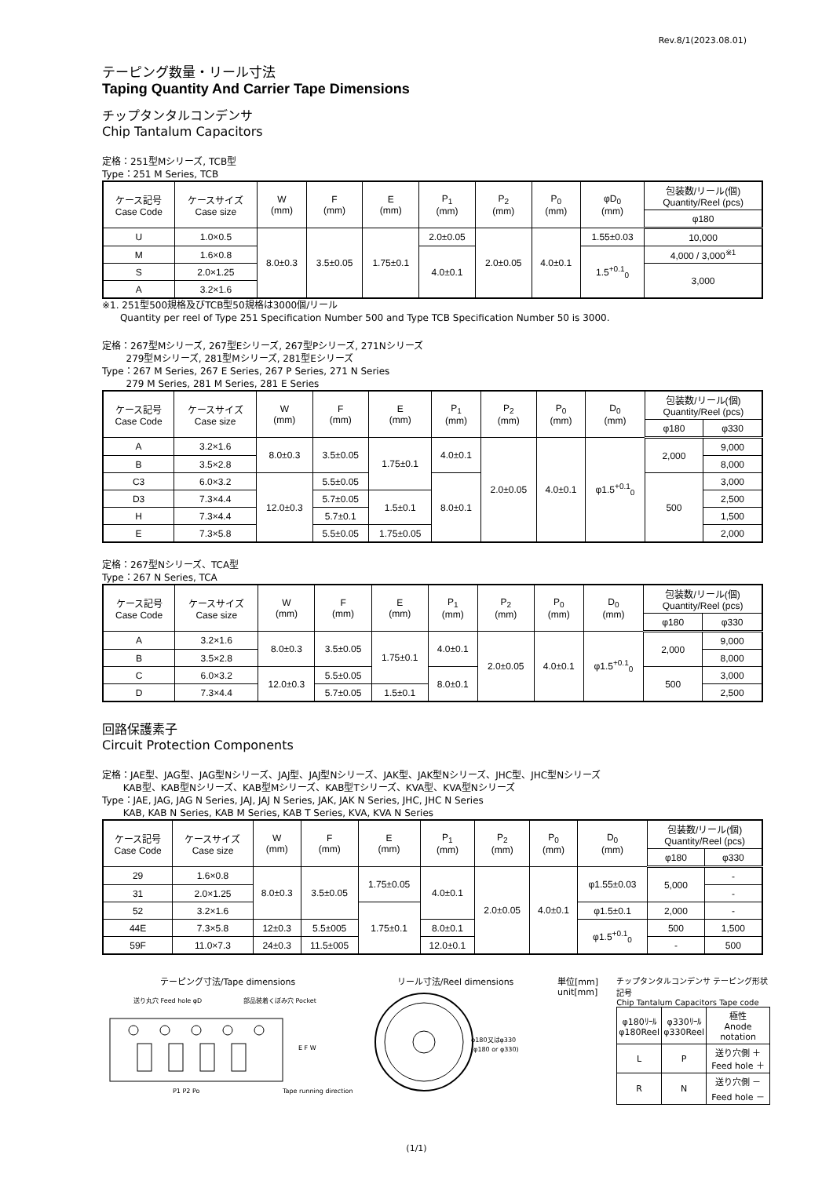Rev.8/1(2023.08.01)
テーピング数量・リール寸法
Taping Quantity And Carrier Tape Dimensions
チップタンタルコンデンサ
Chip Tantalum Capacitors
定格：251型Mシリーズ, TCB型
Type：251 M Series, TCB
| ケース記号 Case Code | ケースサイズ Case size | W (mm) | F (mm) | E (mm) | P<sub>1</sub> (mm) | P<sub>2</sub> (mm) | P<sub>0</sub> (mm) | φD<sub>0</sub> (mm) | 包装数/リール(個) Quantity/Reel (pcs) |
| --- | --- | --- | --- | --- | --- | --- | --- | --- | --- |
| | | | | | | | | | φ180 |
| U | 1.0×0.5 | 8.0±0.3 | 3.5±0.05 | 1.75±0.1 | 2.0±0.05 | 2.0±0.05 | 4.0±0.1 | 1.55±0.03 | 10,000 |
| M | 1.6×0.8 | | | | 4.0±0.1 | | | 1.5<sup>+0.1</sup><sub>0</sub> | 4,000 / 3,000<sup>※1</sup> |
| S | 2.0×1.25 | | | | | | | | 3,000 |
| A | 3.2×1.6 | | | | | | | | |
※1. 251型500規格及びTCB型50規格は3000個/リール
Quantity per reel of Type 251 Specification Number 500 and Type TCB Specification Number 50 is 3000.
定格：267型Mシリーズ, 267型Eシリーズ, 267型Pシリーズ, 271Nシリーズ
279型Mシリーズ, 281型Mシリーズ, 281型Eシリーズ
Type：267 M Series, 267 E Series, 267 P Series, 271 N Series
279 M Series, 281 M Series, 281 E Series
| ケース記号 Case Code | ケースサイズ Case size | W (mm) | F (mm) | E (mm) | P<sub>1</sub> (mm) | P<sub>2</sub> (mm) | P<sub>0</sub> (mm) | D<sub>0</sub> (mm) | 包装数/リール(個) Quantity/Reel (pcs) | |
| --- | --- | --- | --- | --- | --- | --- | --- | --- | --- | --- |
| | | | | | | | | | φ180 | φ330 |
| A | 3.2×1.6 | 8.0±0.3 | 3.5±0.05 | 1.75±0.1 | 4.0±0.1 | 2.0±0.05 | 4.0±0.1 | φ1.5<sup>+0.1</sup><sub>0</sub> | 2,000 | 9,000 |
| B | 3.5×2.8 | | | | | | | | | 8,000 |
| C3 | 6.0×3.2 | 12.0±0.3 | 5.5±0.05 | | 8.0±0.1 | | | | 500 | 3,000 |
| D3 | 7.3×4.4 | | 5.7±0.05 | 1.5±0.1 | | | | | | 2,500 |
| H | 7.3×4.4 | | 5.7±0.1 | | | | | | | 1,500 |
| E | 7.3×5.8 | | 5.5±0.05 | 1.75±0.05 | | | | | | 2,000 |
定格：267型Nシリーズ、TCA型
Type：267 N Series, TCA
| ケース記号 Case Code | ケースサイズ Case size | W (mm) | F (mm) | E (mm) | P<sub>1</sub> (mm) | P<sub>2</sub> (mm) | P<sub>0</sub> (mm) | D<sub>0</sub> (mm) | 包装数/リール(個) Quantity/Reel (pcs) | |
| --- | --- | --- | --- | --- | --- | --- | --- | --- | --- | --- |
| | | | | | | | | | φ180 | φ330 |
| A | 3.2×1.6 | 8.0±0.3 | 3.5±0.05 | 1.75±0.1 | 4.0±0.1 | 2.0±0.05 | 4.0±0.1 | φ1.5<sup>+0.1</sup><sub>0</sub> | 2,000 | 9,000 |
| B | 3.5×2.8 | | | | | | | | | 8,000 |
| C | 6.0×3.2 | 12.0±0.3 | 5.5±0.05 | | 8.0±0.1 | | | | 500 | 3,000 |
| D | 7.3×4.4 | | 5.7±0.05 | 1.5±0.1 | | | | | | 2,500 |
回路保護素子
Circuit Protection Components
定格：JAE型、JAG型、JAG型Nシリーズ、JAJ型、JAJ型Nシリーズ、JAK型、JAK型Nシリーズ、JHC型、JHC型Nシリーズ
KAB型、KAB型Nシリーズ、KAB型Mシリーズ、KAB型Tシリーズ、KVA型、KVA型Nシリーズ
Type：JAE, JAG, JAG N Series, JAJ, JAJ N Series, JAK, JAK N Series, JHC, JHC N Series
KAB, KAB N Series, KAB M Series, KAB T Series, KVA, KVA N Series
| ケース記号 Case Code | ケースサイズ Case size | W (mm) | F (mm) | E (mm) | P<sub>1</sub> (mm) | P<sub>2</sub> (mm) | P<sub>0</sub> (mm) | D<sub>0</sub> (mm) | 包装数/リール(個) Quantity/Reel (pcs) | |
| --- | --- | --- | --- | --- | --- | --- | --- | --- | --- | --- |
| | | | | | | | | | φ180 | φ330 |
| 29 | 1.6×0.8 | 8.0±0.3 | 3.5±0.05 | 1.75±0.05 | 4.0±0.1 | 2.0±0.05 | 4.0±0.1 | φ1.55±0.03 | 5,000 | - |
| 31 | 2.0×1.25 | | | | | | | | | - |
| 52 | 3.2×1.6 | | | 1.75±0.1 | | | | φ1.5±0.1 | 2,000 | - |
| 44E | 7.3×5.8 | 12±0.3 | 5.5±005 | | 8.0±0.1 | | | φ1.5<sup>+0.1</sup><sub>0</sub> | 500 | 1,500 |
| 59F | 11.0×7.3 | 24±0.3 | 11.5±005 | | 12.0±0.1 | | | | - | 500 |
テーピング寸法/Tape dimensions
送り丸穴 Feed hole φD
部品装着くぼみ穴 Pocket
E F W
P1 P2 Po
Tape running direction
リール寸法/Reel dimensions
φ180又はφ330
(φ180 or φ330)
単位[mm]
unit[mm]
チップタンタルコンデンサ テーピング形状記号
Chip Tantalum Capacitors Tape code
| φ180ﾘｰﾙ φ180Reel | φ330ﾘｰﾙ φ330Reel | 極性 Anode notation |
| L | P | 送り穴側 ＋ Feed hole ＋ |
| R | N | 送り穴側 － Feed hole － |
(1/1)